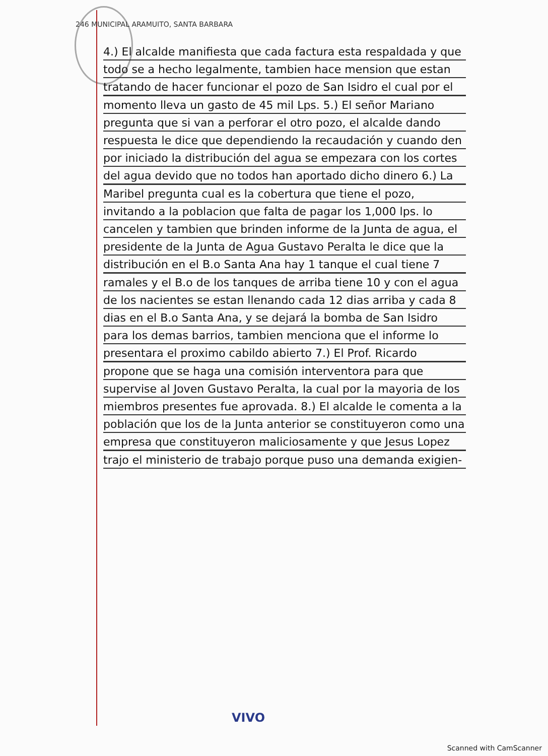246 MUNICIPAL ARAMUITO, SANTA BARBARA
4.) El alcalde manifiesta que cada factura esta respaldada y que todo se a hecho legalmente, tambien hace mension que estan tratando de hacer funcionar el pozo de San Isidro el cual por el momento lleva un gasto de 45 mil Lps. 5.) El señor Mariano pregunta que si van a perforar el otro pozo, el alcalde dando respuesta le dice que dependiendo la recaudación y cuando den por iniciado la distribución del agua se empezara con los cortes del agua devido que no todos han aportado dicho dinero 6.) La Maribel pregunta cual es la cobertura que tiene el pozo, invitando a la poblacion que falta de pagar los 1,000 lps. lo cancelen y tambien que brinden informe de la Junta de agua, el presidente de la Junta de Agua Gustavo Peralta le dice que la distribución en el B.o Santa Ana hay 1 tanque el cual tiene 7 ramales y el B.o de los tanques de arriba tiene 10 y con el agua de los nacientes se estan llenando cada 12 dias arriba y cada 8 dias en el B.o Santa Ana, y se dejará la bomba de San Isidro para los demas barrios, tambien menciona que el informe lo presentara el proximo cabildo abierto 7.) El Prof. Ricardo propone que se haga una comisión interventora para que supervise al Joven Gustavo Peralta, la cual por la mayoria de los miembros presentes fue aprovada. 8.) El alcalde le comenta a la población que los de la Junta anterior se constituyeron como una empresa que constituyeron maliciosamente y que Jesus Lopez trajo el ministerio de trabajo porque puso una demanda exigien-
VIVO
Scanned with CamScanner